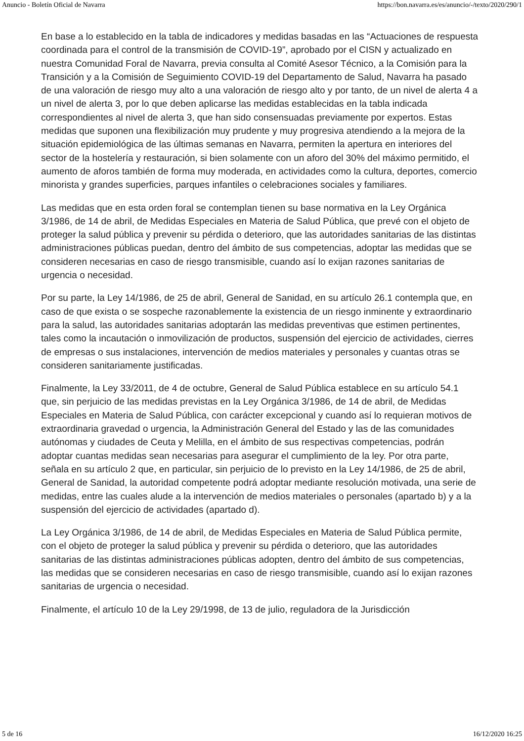Anuncio - Boletín Oficial de Navarra https://bon.navarra.es/es/anuncio/-/texto/2020/290/1
En base a lo establecido en la tabla de indicadores y medidas basadas en las “Actuaciones de respuesta coordinada para el control de la transmisión de COVID-19”, aprobado por el CISN y actualizado en nuestra Comunidad Foral de Navarra, previa consulta al Comité Asesor Técnico, a la Comisión para la Transición y a la Comisión de Seguimiento COVID-19 del Departamento de Salud, Navarra ha pasado de una valoración de riesgo muy alto a una valoración de riesgo alto y por tanto, de un nivel de alerta 4 a un nivel de alerta 3, por lo que deben aplicarse las medidas establecidas en la tabla indicada correspondientes al nivel de alerta 3, que han sido consensuadas previamente por expertos. Estas medidas que suponen una flexibilización muy prudente y muy progresiva atendiendo a la mejora de la situación epidemiológica de las últimas semanas en Navarra, permiten la apertura en interiores del sector de la hostelería y restauración, si bien solamente con un aforo del 30% del máximo permitido, el aumento de aforos también de forma muy moderada, en actividades como la cultura, deportes, comercio minorista y grandes superficies, parques infantiles o celebraciones sociales y familiares.
Las medidas que en esta orden foral se contemplan tienen su base normativa en la Ley Orgánica 3/1986, de 14 de abril, de Medidas Especiales en Materia de Salud Pública, que prevé con el objeto de proteger la salud pública y prevenir su pérdida o deterioro, que las autoridades sanitarias de las distintas administraciones públicas puedan, dentro del ámbito de sus competencias, adoptar las medidas que se consideren necesarias en caso de riesgo transmisible, cuando así lo exijan razones sanitarias de urgencia o necesidad.
Por su parte, la Ley 14/1986, de 25 de abril, General de Sanidad, en su artículo 26.1 contempla que, en caso de que exista o se sospeche razonablemente la existencia de un riesgo inminente y extraordinario para la salud, las autoridades sanitarias adoptarán las medidas preventivas que estimen pertinentes, tales como la incautación o inmovilización de productos, suspensión del ejercicio de actividades, cierres de empresas o sus instalaciones, intervención de medios materiales y personales y cuantas otras se consideren sanitariamente justificadas.
Finalmente, la Ley 33/2011, de 4 de octubre, General de Salud Pública establece en su artículo 54.1 que, sin perjuicio de las medidas previstas en la Ley Orgánica 3/1986, de 14 de abril, de Medidas Especiales en Materia de Salud Pública, con carácter excepcional y cuando así lo requieran motivos de extraordinaria gravedad o urgencia, la Administración General del Estado y las de las comunidades autónomas y ciudades de Ceuta y Melilla, en el ámbito de sus respectivas competencias, podrán adoptar cuantas medidas sean necesarias para asegurar el cumplimiento de la ley. Por otra parte, señala en su artículo 2 que, en particular, sin perjuicio de lo previsto en la Ley 14/1986, de 25 de abril, General de Sanidad, la autoridad competente podrá adoptar mediante resolución motivada, una serie de medidas, entre las cuales alude a la intervención de medios materiales o personales (apartado b) y a la suspensión del ejercicio de actividades (apartado d).
La Ley Orgánica 3/1986, de 14 de abril, de Medidas Especiales en Materia de Salud Pública permite, con el objeto de proteger la salud pública y prevenir su pérdida o deterioro, que las autoridades sanitarias de las distintas administraciones públicas adopten, dentro del ámbito de sus competencias, las medidas que se consideren necesarias en caso de riesgo transmisible, cuando así lo exijan razones sanitarias de urgencia o necesidad.
Finalmente, el artículo 10 de la Ley 29/1998, de 13 de julio, reguladora de la Jurisdicción
5 de 16 16/12/2020 16:25